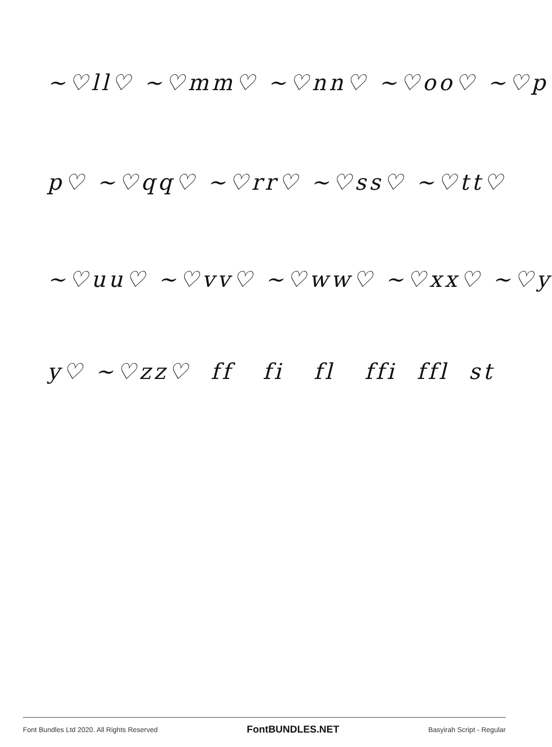~♡ll♡ ~♡mm♡ ~♡nn♡ ~♡oo♡ ~♡p
p♡ ~♡qq♡ ~♡rr♡ ~♡ss♡ ~♡tt♡
~♡uu♡ ~♡vv♡ ~♡ww♡ ~♡xx♡ ~♡y
y♡ ~♡zz♡ ff fi fl ffi ffl st
Font Bundles Ltd 2020. All Rights Reserved FontBUNDLES.NET Basyirah Script - Regular